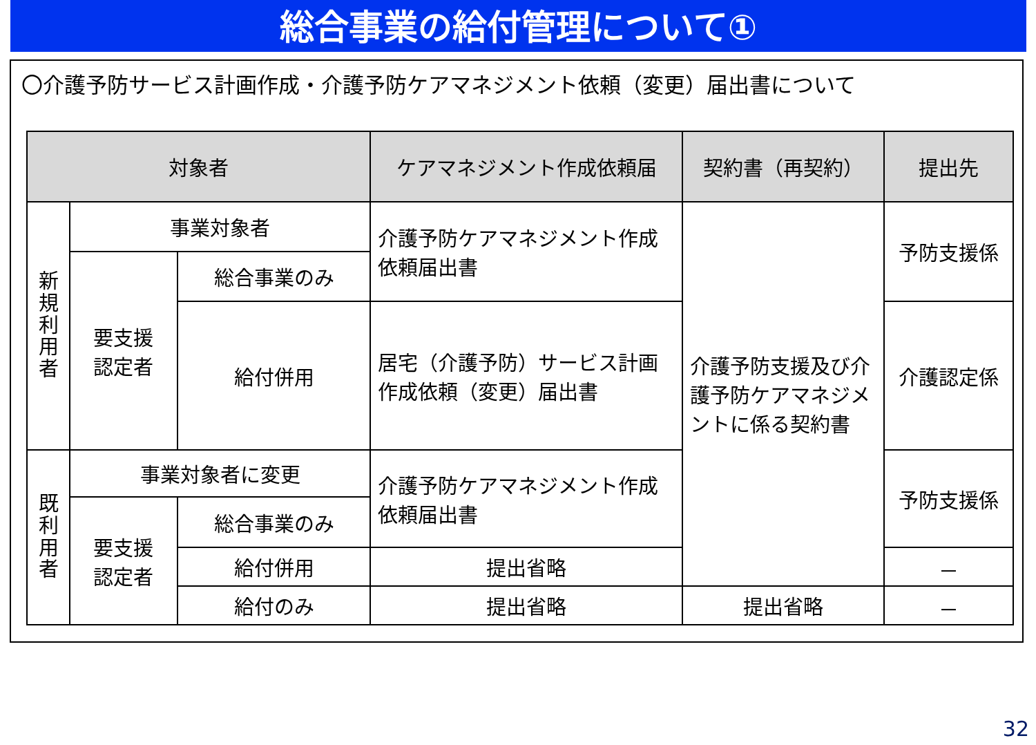総合事業の給付管理について①
〇介護予防サービス計画作成・介護予防ケアマネジメント依頼（変更）届出書について
| 対象者 | | | ケアマネジメント作成依頼届 | 契約書（再契約） | 提出先 |
| --- | --- | --- | --- | --- | --- |
| 新 規 利 用 者 | 事業対象者 | | 介護予防ケアマネジメント作成依頼届出書 | 介護予防支援及び介護予防ケアマネジメントに係る契約書 | 予防支援係 |
| | 要支援 認定者 | 総合事業のみ | | | |
| | | 給付併用 | 居宅（介護予防）サービス計画作成依頼（変更）届出書 | | 介護認定係 |
| 既 利 用 者 | 事業対象者に変更 | | 介護予防ケアマネジメント作成依頼届出書 | | 予防支援係 |
| | 要支援 認定者 | 総合事業のみ | | | |
| | | 給付併用 | 提出省略 | | － |
| | | 給付のみ | 提出省略 | 提出省略 | － |
32